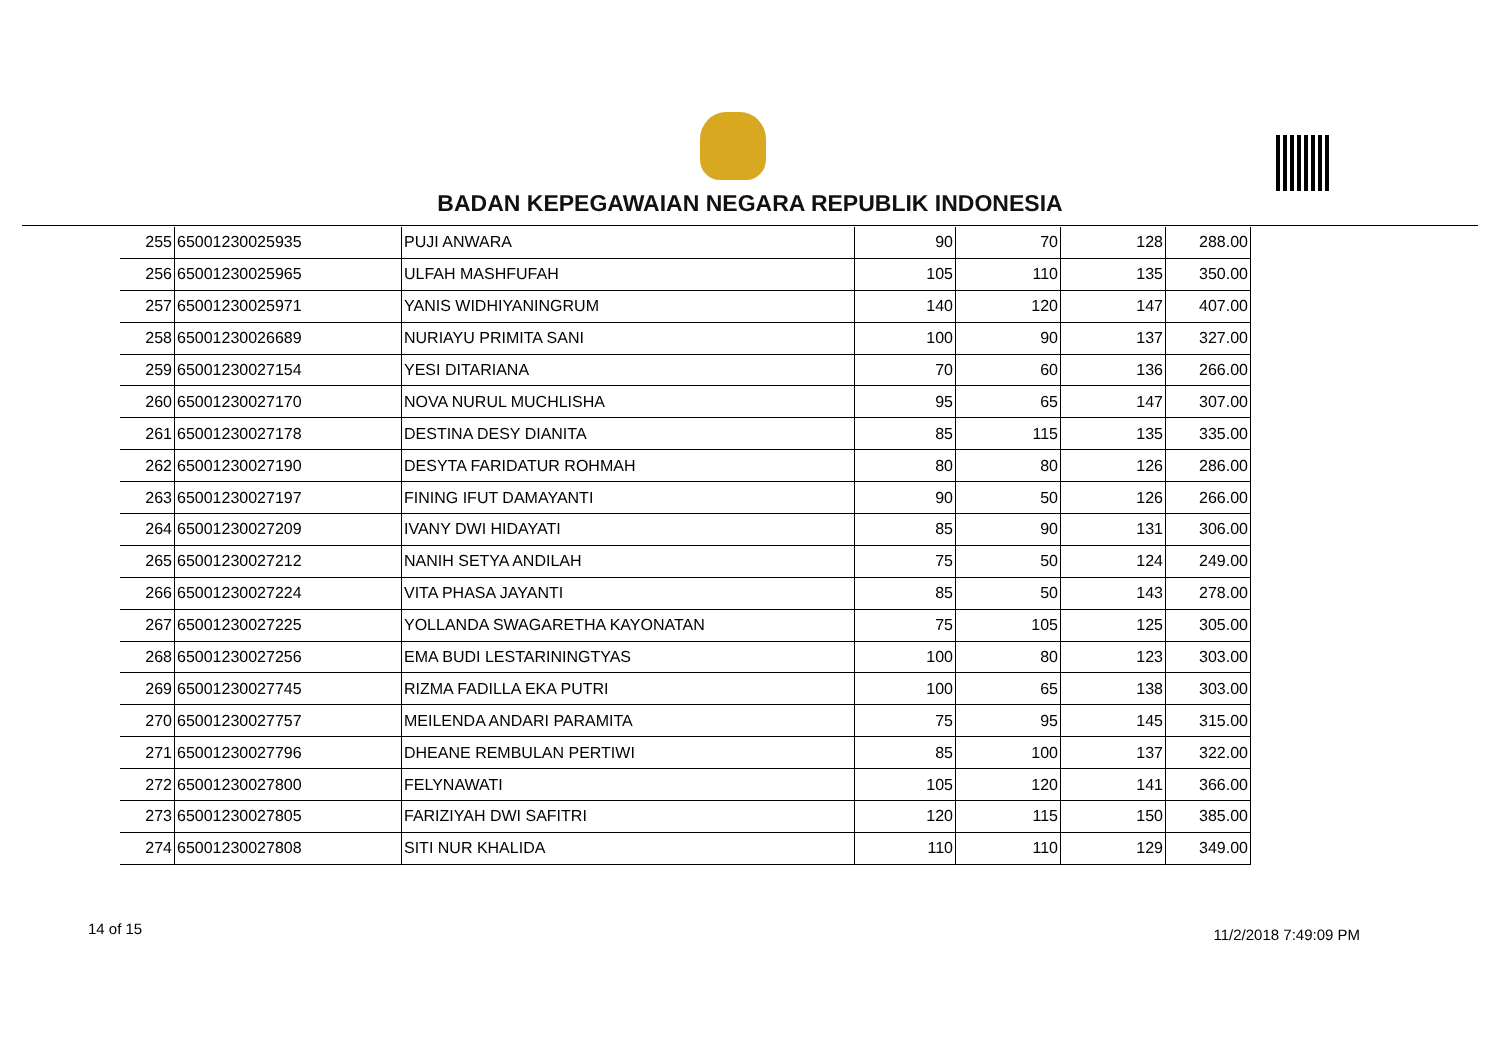BADAN KEPEGAWAIAN NEGARA REPUBLIK INDONESIA
| 255 | 65001230025935 | PUJI ANWARA | 90 | 70 | 128 | 288.00 |
| 256 | 65001230025965 | ULFAH MASHFUFAH | 105 | 110 | 135 | 350.00 |
| 257 | 65001230025971 | YANIS WIDHIYANINGRUM | 140 | 120 | 147 | 407.00 |
| 258 | 65001230026689 | NURIAYU PRIMITA SANI | 100 | 90 | 137 | 327.00 |
| 259 | 65001230027154 | YESI DITARIANA | 70 | 60 | 136 | 266.00 |
| 260 | 65001230027170 | NOVA NURUL MUCHLISHA | 95 | 65 | 147 | 307.00 |
| 261 | 65001230027178 | DESTINA DESY DIANITA | 85 | 115 | 135 | 335.00 |
| 262 | 65001230027190 | DESYTA FARIDATUR ROHMAH | 80 | 80 | 126 | 286.00 |
| 263 | 65001230027197 | FINING IFUT DAMAYANTI | 90 | 50 | 126 | 266.00 |
| 264 | 65001230027209 | IVANY DWI HIDAYATI | 85 | 90 | 131 | 306.00 |
| 265 | 65001230027212 | NANIH SETYA ANDILAH | 75 | 50 | 124 | 249.00 |
| 266 | 65001230027224 | VITA PHASA JAYANTI | 85 | 50 | 143 | 278.00 |
| 267 | 65001230027225 | YOLLANDA SWAGARETHA KAYONATAN | 75 | 105 | 125 | 305.00 |
| 268 | 65001230027256 | EMA BUDI LESTARININGTYAS | 100 | 80 | 123 | 303.00 |
| 269 | 65001230027745 | RIZMA FADILLA EKA PUTRI | 100 | 65 | 138 | 303.00 |
| 270 | 65001230027757 | MEILENDA ANDARI PARAMITA | 75 | 95 | 145 | 315.00 |
| 271 | 65001230027796 | DHEANE REMBULAN PERTIWI | 85 | 100 | 137 | 322.00 |
| 272 | 65001230027800 | FELYNAWATI | 105 | 120 | 141 | 366.00 |
| 273 | 65001230027805 | FARIZIYAH DWI SAFITRI | 120 | 115 | 150 | 385.00 |
| 274 | 65001230027808 | SITI NUR KHALIDA | 110 | 110 | 129 | 349.00 |
14 of 15 11/2/2018 7:49:09 PM